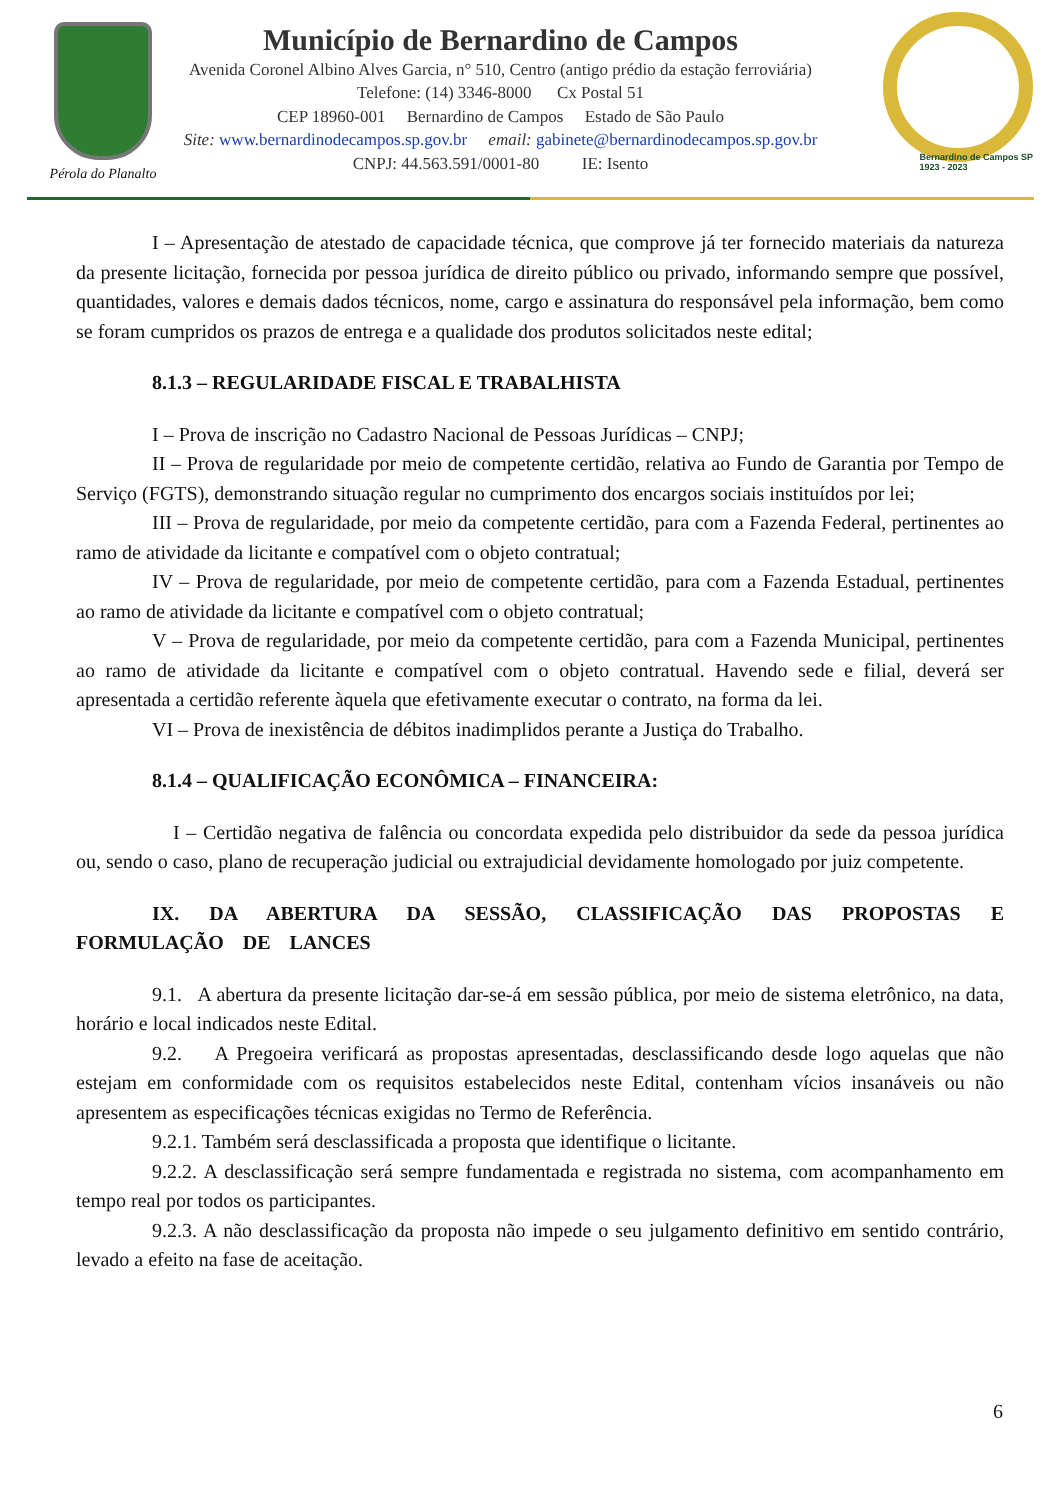Pérola do Planalto
Município de Bernardino de Campos
Avenida Coronel Albino Alves Garcia, n° 510, Centro (antigo prédio da estação ferroviária)
Telefone: (14) 3346-8000 Cx Postal 51
CEP 18960-001 Bernardino de Campos Estado de São Paulo
Site: www.bernardinodecampos.sp.gov.br email: gabinete@bernardinodecampos.sp.gov.br
CNPJ: 44.563.591/0001-80 IE: Isento
Bernardino de Campos SP
1923 - 2023
I – Apresentação de atestado de capacidade técnica, que comprove já ter fornecido materiais da natureza da presente licitação, fornecida por pessoa jurídica de direito público ou privado, informando sempre que possível, quantidades, valores e demais dados técnicos, nome, cargo e assinatura do responsável pela informação, bem como se foram cumpridos os prazos de entrega e a qualidade dos produtos solicitados neste edital;
8.1.3 – REGULARIDADE FISCAL E TRABALHISTA
I – Prova de inscrição no Cadastro Nacional de Pessoas Jurídicas – CNPJ;
II – Prova de regularidade por meio de competente certidão, relativa ao Fundo de Garantia por Tempo de Serviço (FGTS), demonstrando situação regular no cumprimento dos encargos sociais instituídos por lei;
III – Prova de regularidade, por meio da competente certidão, para com a Fazenda Federal, pertinentes ao ramo de atividade da licitante e compatível com o objeto contratual;
IV – Prova de regularidade, por meio de competente certidão, para com a Fazenda Estadual, pertinentes ao ramo de atividade da licitante e compatível com o objeto contratual;
V – Prova de regularidade, por meio da competente certidão, para com a Fazenda Municipal, pertinentes ao ramo de atividade da licitante e compatível com o objeto contratual. Havendo sede e filial, deverá ser apresentada a certidão referente àquela que efetivamente executar o contrato, na forma da lei.
VI – Prova de inexistência de débitos inadimplidos perante a Justiça do Trabalho.
8.1.4 – QUALIFICAÇÃO ECONÔMICA – FINANCEIRA:
I – Certidão negativa de falência ou concordata expedida pelo distribuidor da sede da pessoa jurídica ou, sendo o caso, plano de recuperação judicial ou extrajudicial devidamente homologado por juiz competente.
IX. DA ABERTURA DA SESSÃO, CLASSIFICAÇÃO DAS PROPOSTAS E FORMULAÇÃO DE LANCES
9.1. A abertura da presente licitação dar-se-á em sessão pública, por meio de sistema eletrônico, na data, horário e local indicados neste Edital.
9.2. A Pregoeira verificará as propostas apresentadas, desclassificando desde logo aquelas que não estejam em conformidade com os requisitos estabelecidos neste Edital, contenham vícios insanáveis ou não apresentem as especificações técnicas exigidas no Termo de Referência.
9.2.1. Também será desclassificada a proposta que identifique o licitante.
9.2.2. A desclassificação será sempre fundamentada e registrada no sistema, com acompanhamento em tempo real por todos os participantes.
9.2.3. A não desclassificação da proposta não impede o seu julgamento definitivo em sentido contrário, levado a efeito na fase de aceitação.
6